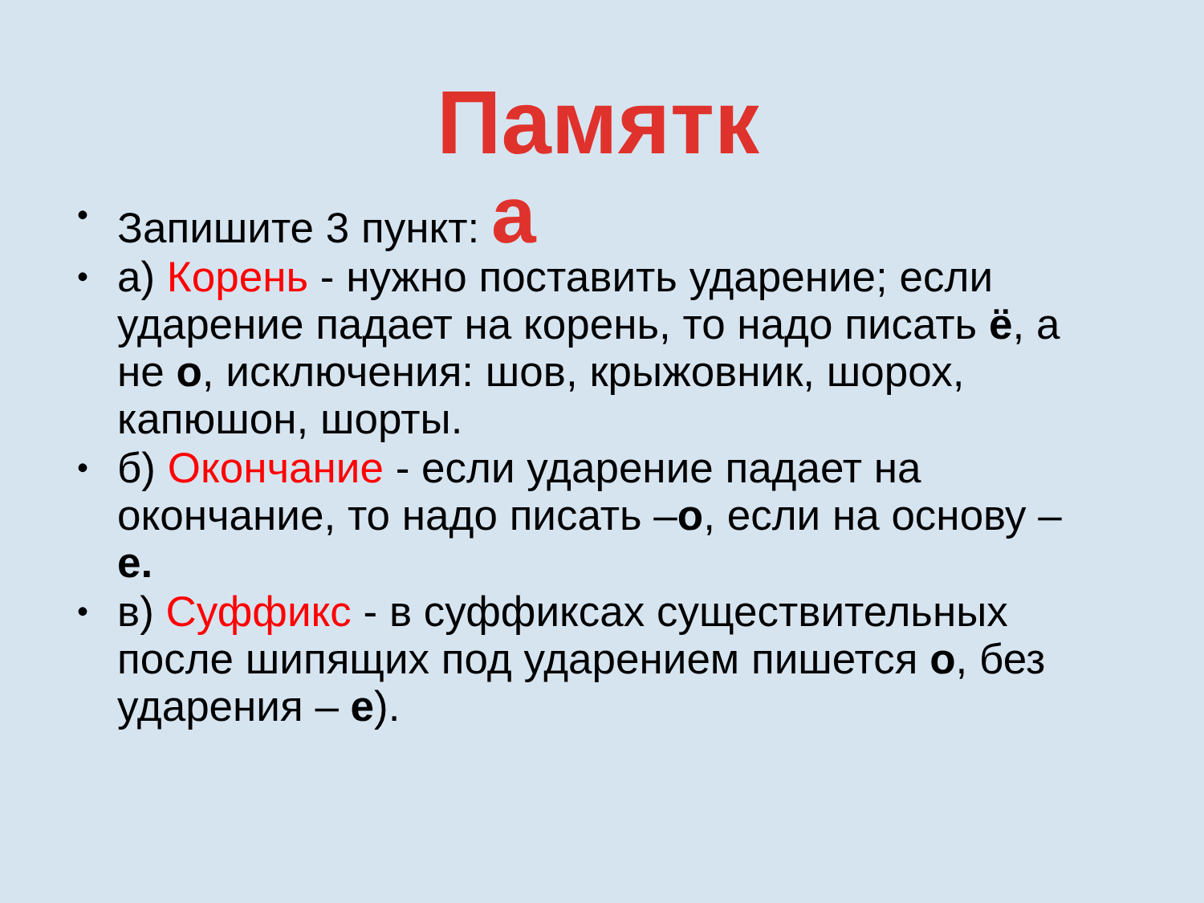Памятк
• Запишите 3 пункт: а
• а) Корень - нужно поставить ударение; если ударение падает на корень, то надо писать ё, а не о, исключения: шов, крыжовник, шорох, капюшон, шорты.
• б) Окончание - если ударение падает на окончание, то надо писать –о, если на основу – е.
• в) Суффикс - в суффиксах существительных после шипящих под ударением пишется о, без ударения – е).